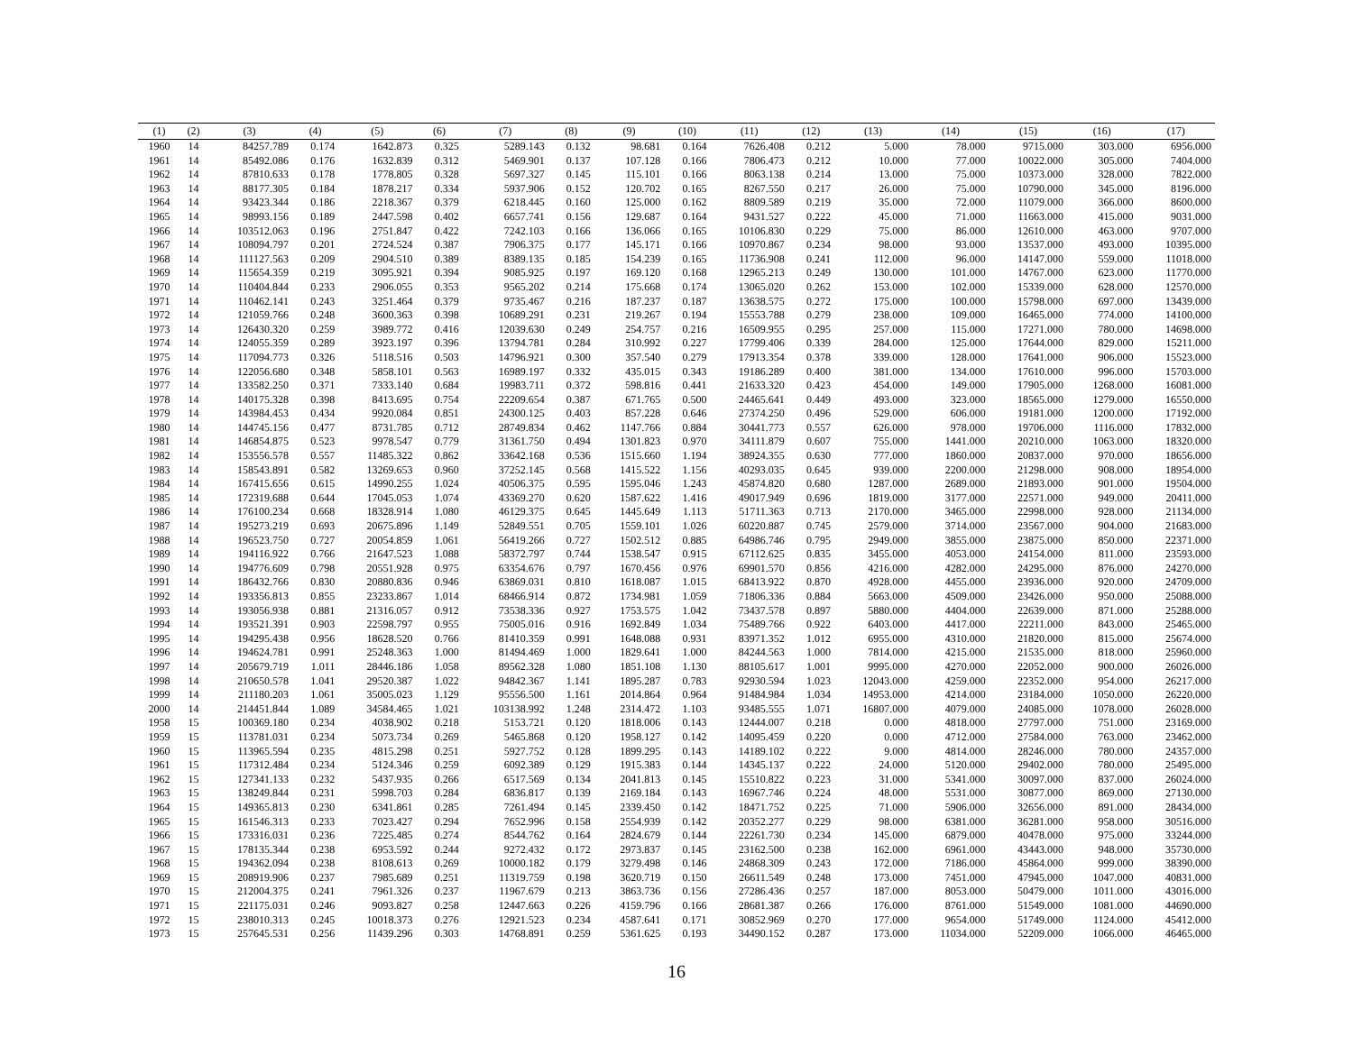| (1) | (2) | (3) | (4) | (5) | (6) | (7) | (8) | (9) | (10) | (11) | (12) | (13) | (14) | (15) | (16) | (17) |
| --- | --- | --- | --- | --- | --- | --- | --- | --- | --- | --- | --- | --- | --- | --- | --- | --- |
| 1960 | 14 | 84257.789 | 0.174 | 1642.873 | 0.325 | 5289.143 | 0.132 | 98.681 | 0.164 | 7626.408 | 0.212 | 5.000 | 78.000 | 9715.000 | 303.000 | 6956.000 |
| 1961 | 14 | 85492.086 | 0.176 | 1632.839 | 0.312 | 5469.901 | 0.137 | 107.128 | 0.166 | 7806.473 | 0.212 | 10.000 | 77.000 | 10022.000 | 305.000 | 7404.000 |
| 1962 | 14 | 87810.633 | 0.178 | 1778.805 | 0.328 | 5697.327 | 0.145 | 115.101 | 0.166 | 8063.138 | 0.214 | 13.000 | 75.000 | 10373.000 | 328.000 | 7822.000 |
| 1963 | 14 | 88177.305 | 0.184 | 1878.217 | 0.334 | 5937.906 | 0.152 | 120.702 | 0.165 | 8267.550 | 0.217 | 26.000 | 75.000 | 10790.000 | 345.000 | 8196.000 |
| 1964 | 14 | 93423.344 | 0.186 | 2218.367 | 0.379 | 6218.445 | 0.160 | 125.000 | 0.162 | 8809.589 | 0.219 | 35.000 | 72.000 | 11079.000 | 366.000 | 8600.000 |
| 1965 | 14 | 98993.156 | 0.189 | 2447.598 | 0.402 | 6657.741 | 0.156 | 129.687 | 0.164 | 9431.527 | 0.222 | 45.000 | 71.000 | 11663.000 | 415.000 | 9031.000 |
| 1966 | 14 | 103512.063 | 0.196 | 2751.847 | 0.422 | 7242.103 | 0.166 | 136.066 | 0.165 | 10106.830 | 0.229 | 75.000 | 86.000 | 12610.000 | 463.000 | 9707.000 |
| 1967 | 14 | 108094.797 | 0.201 | 2724.524 | 0.387 | 7906.375 | 0.177 | 145.171 | 0.166 | 10970.867 | 0.234 | 98.000 | 93.000 | 13537.000 | 493.000 | 10395.000 |
| 1968 | 14 | 111127.563 | 0.209 | 2904.510 | 0.389 | 8389.135 | 0.185 | 154.239 | 0.165 | 11736.908 | 0.241 | 112.000 | 96.000 | 14147.000 | 559.000 | 11018.000 |
| 1969 | 14 | 115654.359 | 0.219 | 3095.921 | 0.394 | 9085.925 | 0.197 | 169.120 | 0.168 | 12965.213 | 0.249 | 130.000 | 101.000 | 14767.000 | 623.000 | 11770.000 |
| 1970 | 14 | 110404.844 | 0.233 | 2906.055 | 0.353 | 9565.202 | 0.214 | 175.668 | 0.174 | 13065.020 | 0.262 | 153.000 | 102.000 | 15339.000 | 628.000 | 12570.000 |
| 1971 | 14 | 110462.141 | 0.243 | 3251.464 | 0.379 | 9735.467 | 0.216 | 187.237 | 0.187 | 13638.575 | 0.272 | 175.000 | 100.000 | 15798.000 | 697.000 | 13439.000 |
| 1972 | 14 | 121059.766 | 0.248 | 3600.363 | 0.398 | 10689.291 | 0.231 | 219.267 | 0.194 | 15553.788 | 0.279 | 238.000 | 109.000 | 16465.000 | 774.000 | 14100.000 |
| 1973 | 14 | 126430.320 | 0.259 | 3989.772 | 0.416 | 12039.630 | 0.249 | 254.757 | 0.216 | 16509.955 | 0.295 | 257.000 | 115.000 | 17271.000 | 780.000 | 14698.000 |
| 1974 | 14 | 124055.359 | 0.289 | 3923.197 | 0.396 | 13794.781 | 0.284 | 310.992 | 0.227 | 17799.406 | 0.339 | 284.000 | 125.000 | 17644.000 | 829.000 | 15211.000 |
| 1975 | 14 | 117094.773 | 0.326 | 5118.516 | 0.503 | 14796.921 | 0.300 | 357.540 | 0.279 | 17913.354 | 0.378 | 339.000 | 128.000 | 17641.000 | 906.000 | 15523.000 |
| 1976 | 14 | 122056.680 | 0.348 | 5858.101 | 0.563 | 16989.197 | 0.332 | 435.015 | 0.343 | 19186.289 | 0.400 | 381.000 | 134.000 | 17610.000 | 996.000 | 15703.000 |
| 1977 | 14 | 133582.250 | 0.371 | 7333.140 | 0.684 | 19983.711 | 0.372 | 598.816 | 0.441 | 21633.320 | 0.423 | 454.000 | 149.000 | 17905.000 | 1268.000 | 16081.000 |
| 1978 | 14 | 140175.328 | 0.398 | 8413.695 | 0.754 | 22209.654 | 0.387 | 671.765 | 0.500 | 24465.641 | 0.449 | 493.000 | 323.000 | 18565.000 | 1279.000 | 16550.000 |
| 1979 | 14 | 143984.453 | 0.434 | 9920.084 | 0.851 | 24300.125 | 0.403 | 857.228 | 0.646 | 27374.250 | 0.496 | 529.000 | 606.000 | 19181.000 | 1200.000 | 17192.000 |
| 1980 | 14 | 144745.156 | 0.477 | 8731.785 | 0.712 | 28749.834 | 0.462 | 1147.766 | 0.884 | 30441.773 | 0.557 | 626.000 | 978.000 | 19706.000 | 1116.000 | 17832.000 |
| 1981 | 14 | 146854.875 | 0.523 | 9978.547 | 0.779 | 31361.750 | 0.494 | 1301.823 | 0.970 | 34111.879 | 0.607 | 755.000 | 1441.000 | 20210.000 | 1063.000 | 18320.000 |
| 1982 | 14 | 153556.578 | 0.557 | 11485.322 | 0.862 | 33642.168 | 0.536 | 1515.660 | 1.194 | 38924.355 | 0.630 | 777.000 | 1860.000 | 20837.000 | 970.000 | 18656.000 |
| 1983 | 14 | 158543.891 | 0.582 | 13269.653 | 0.960 | 37252.145 | 0.568 | 1415.522 | 1.156 | 40293.035 | 0.645 | 939.000 | 2200.000 | 21298.000 | 908.000 | 18954.000 |
| 1984 | 14 | 167415.656 | 0.615 | 14990.255 | 1.024 | 40506.375 | 0.595 | 1595.046 | 1.243 | 45874.820 | 0.680 | 1287.000 | 2689.000 | 21893.000 | 901.000 | 19504.000 |
| 1985 | 14 | 172319.688 | 0.644 | 17045.053 | 1.074 | 43369.270 | 0.620 | 1587.622 | 1.416 | 49017.949 | 0.696 | 1819.000 | 3177.000 | 22571.000 | 949.000 | 20411.000 |
| 1986 | 14 | 176100.234 | 0.668 | 18328.914 | 1.080 | 46129.375 | 0.645 | 1445.649 | 1.113 | 51711.363 | 0.713 | 2170.000 | 3465.000 | 22998.000 | 928.000 | 21134.000 |
| 1987 | 14 | 195273.219 | 0.693 | 20675.896 | 1.149 | 52849.551 | 0.705 | 1559.101 | 1.026 | 60220.887 | 0.745 | 2579.000 | 3714.000 | 23567.000 | 904.000 | 21683.000 |
| 1988 | 14 | 196523.750 | 0.727 | 20054.859 | 1.061 | 56419.266 | 0.727 | 1502.512 | 0.885 | 64986.746 | 0.795 | 2949.000 | 3855.000 | 23875.000 | 850.000 | 22371.000 |
| 1989 | 14 | 194116.922 | 0.766 | 21647.523 | 1.088 | 58372.797 | 0.744 | 1538.547 | 0.915 | 67112.625 | 0.835 | 3455.000 | 4053.000 | 24154.000 | 811.000 | 23593.000 |
| 1990 | 14 | 194776.609 | 0.798 | 20551.928 | 0.975 | 63354.676 | 0.797 | 1670.456 | 0.976 | 69901.570 | 0.856 | 4216.000 | 4282.000 | 24295.000 | 876.000 | 24270.000 |
| 1991 | 14 | 186432.766 | 0.830 | 20880.836 | 0.946 | 63869.031 | 0.810 | 1618.087 | 1.015 | 68413.922 | 0.870 | 4928.000 | 4455.000 | 23936.000 | 920.000 | 24709.000 |
| 1992 | 14 | 193356.813 | 0.855 | 23233.867 | 1.014 | 68466.914 | 0.872 | 1734.981 | 1.059 | 71806.336 | 0.884 | 5663.000 | 4509.000 | 23426.000 | 950.000 | 25088.000 |
| 1993 | 14 | 193056.938 | 0.881 | 21316.057 | 0.912 | 73538.336 | 0.927 | 1753.575 | 1.042 | 73437.578 | 0.897 | 5880.000 | 4404.000 | 22639.000 | 871.000 | 25288.000 |
| 1994 | 14 | 193521.391 | 0.903 | 22598.797 | 0.955 | 75005.016 | 0.916 | 1692.849 | 1.034 | 75489.766 | 0.922 | 6403.000 | 4417.000 | 22211.000 | 843.000 | 25465.000 |
| 1995 | 14 | 194295.438 | 0.956 | 18628.520 | 0.766 | 81410.359 | 0.991 | 1648.088 | 0.931 | 83971.352 | 1.012 | 6955.000 | 4310.000 | 21820.000 | 815.000 | 25674.000 |
| 1996 | 14 | 194624.781 | 0.991 | 25248.363 | 1.000 | 81494.469 | 1.000 | 1829.641 | 1.000 | 84244.563 | 1.000 | 7814.000 | 4215.000 | 21535.000 | 818.000 | 25960.000 |
| 1997 | 14 | 205679.719 | 1.011 | 28446.186 | 1.058 | 89562.328 | 1.080 | 1851.108 | 1.130 | 88105.617 | 1.001 | 9995.000 | 4270.000 | 22052.000 | 900.000 | 26026.000 |
| 1998 | 14 | 210650.578 | 1.041 | 29520.387 | 1.022 | 94842.367 | 1.141 | 1895.287 | 0.783 | 92930.594 | 1.023 | 12043.000 | 4259.000 | 22352.000 | 954.000 | 26217.000 |
| 1999 | 14 | 211180.203 | 1.061 | 35005.023 | 1.129 | 95556.500 | 1.161 | 2014.864 | 0.964 | 91484.984 | 1.034 | 14953.000 | 4214.000 | 23184.000 | 1050.000 | 26220.000 |
| 2000 | 14 | 214451.844 | 1.089 | 34584.465 | 1.021 | 103138.992 | 1.248 | 2314.472 | 1.103 | 93485.555 | 1.071 | 16807.000 | 4079.000 | 24085.000 | 1078.000 | 26028.000 |
| 1958 | 15 | 100369.180 | 0.234 | 4038.902 | 0.218 | 5153.721 | 0.120 | 1818.006 | 0.143 | 12444.007 | 0.218 | 0.000 | 4818.000 | 27797.000 | 751.000 | 23169.000 |
| 1959 | 15 | 113781.031 | 0.234 | 5073.734 | 0.269 | 5465.868 | 0.120 | 1958.127 | 0.142 | 14095.459 | 0.220 | 0.000 | 4712.000 | 27584.000 | 763.000 | 23462.000 |
| 1960 | 15 | 113965.594 | 0.235 | 4815.298 | 0.251 | 5927.752 | 0.128 | 1899.295 | 0.143 | 14189.102 | 0.222 | 9.000 | 4814.000 | 28246.000 | 780.000 | 24357.000 |
| 1961 | 15 | 117312.484 | 0.234 | 5124.346 | 0.259 | 6092.389 | 0.129 | 1915.383 | 0.144 | 14345.137 | 0.222 | 24.000 | 5120.000 | 29402.000 | 780.000 | 25495.000 |
| 1962 | 15 | 127341.133 | 0.232 | 5437.935 | 0.266 | 6517.569 | 0.134 | 2041.813 | 0.145 | 15510.822 | 0.223 | 31.000 | 5341.000 | 30097.000 | 837.000 | 26024.000 |
| 1963 | 15 | 138249.844 | 0.231 | 5998.703 | 0.284 | 6836.817 | 0.139 | 2169.184 | 0.143 | 16967.746 | 0.224 | 48.000 | 5531.000 | 30877.000 | 869.000 | 27130.000 |
| 1964 | 15 | 149365.813 | 0.230 | 6341.861 | 0.285 | 7261.494 | 0.145 | 2339.450 | 0.142 | 18471.752 | 0.225 | 71.000 | 5906.000 | 32656.000 | 891.000 | 28434.000 |
| 1965 | 15 | 161546.313 | 0.233 | 7023.427 | 0.294 | 7652.996 | 0.158 | 2554.939 | 0.142 | 20352.277 | 0.229 | 98.000 | 6381.000 | 36281.000 | 958.000 | 30516.000 |
| 1966 | 15 | 173316.031 | 0.236 | 7225.485 | 0.274 | 8544.762 | 0.164 | 2824.679 | 0.144 | 22261.730 | 0.234 | 145.000 | 6879.000 | 40478.000 | 975.000 | 33244.000 |
| 1967 | 15 | 178135.344 | 0.238 | 6953.592 | 0.244 | 9272.432 | 0.172 | 2973.837 | 0.145 | 23162.500 | 0.238 | 162.000 | 6961.000 | 43443.000 | 948.000 | 35730.000 |
| 1968 | 15 | 194362.094 | 0.238 | 8108.613 | 0.269 | 10000.182 | 0.179 | 3279.498 | 0.146 | 24868.309 | 0.243 | 172.000 | 7186.000 | 45864.000 | 999.000 | 38390.000 |
| 1969 | 15 | 208919.906 | 0.237 | 7985.689 | 0.251 | 11319.759 | 0.198 | 3620.719 | 0.150 | 26611.549 | 0.248 | 173.000 | 7451.000 | 47945.000 | 1047.000 | 40831.000 |
| 1970 | 15 | 212004.375 | 0.241 | 7961.326 | 0.237 | 11967.679 | 0.213 | 3863.736 | 0.156 | 27286.436 | 0.257 | 187.000 | 8053.000 | 50479.000 | 1011.000 | 43016.000 |
| 1971 | 15 | 221175.031 | 0.246 | 9093.827 | 0.258 | 12447.663 | 0.226 | 4159.796 | 0.166 | 28681.387 | 0.266 | 176.000 | 8761.000 | 51549.000 | 1081.000 | 44690.000 |
| 1972 | 15 | 238010.313 | 0.245 | 10018.373 | 0.276 | 12921.523 | 0.234 | 4587.641 | 0.171 | 30852.969 | 0.270 | 177.000 | 9654.000 | 51749.000 | 1124.000 | 45412.000 |
| 1973 | 15 | 257645.531 | 0.256 | 11439.296 | 0.303 | 14768.891 | 0.259 | 5361.625 | 0.193 | 34490.152 | 0.287 | 173.000 | 11034.000 | 52209.000 | 1066.000 | 46465.000 |
16